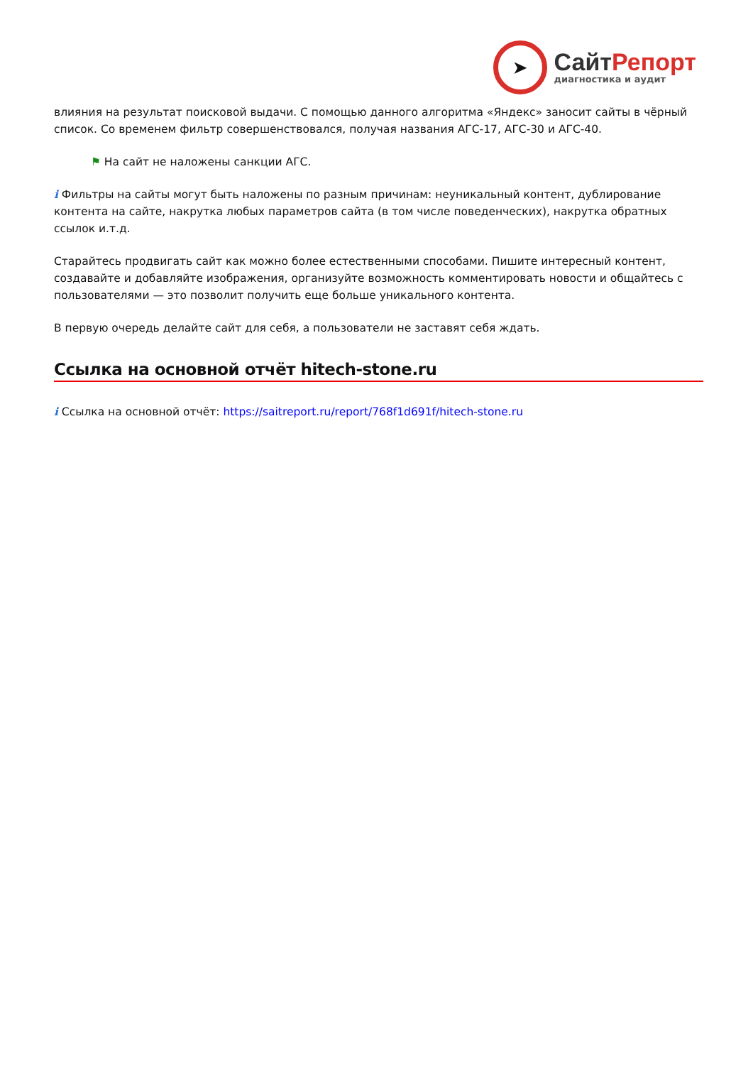➤
СайтРепорт
диагностика и аудит
влияния на результат поисковой выдачи. С помощью данного алгоритма «Яндекс» заносит сайты в чёрный список. Со временем фильтр совершенствовался, получая названия АГС-17, АГС-30 и АГС-40.
⚑ На сайт не наложены санкции АГС.
i Фильтры на сайты могут быть наложены по разным причинам: неуникальный контент, дублирование контента на сайте, накрутка любых параметров сайта (в том числе поведенческих), накрутка обратных ссылок и.т.д.
Старайтесь продвигать сайт как можно более естественными способами. Пишите интересный контент, создавайте и добавляйте изображения, организуйте возможность комментировать новости и общайтесь с пользователями — это позволит получить еще больше уникального контента.
В первую очередь делайте сайт для себя, а пользователи не заставят себя ждать.
Ссылка на основной отчёт hitech-stone.ru
i Ссылка на основной отчёт: https://saitreport.ru/report/768f1d691f/hitech-stone.ru